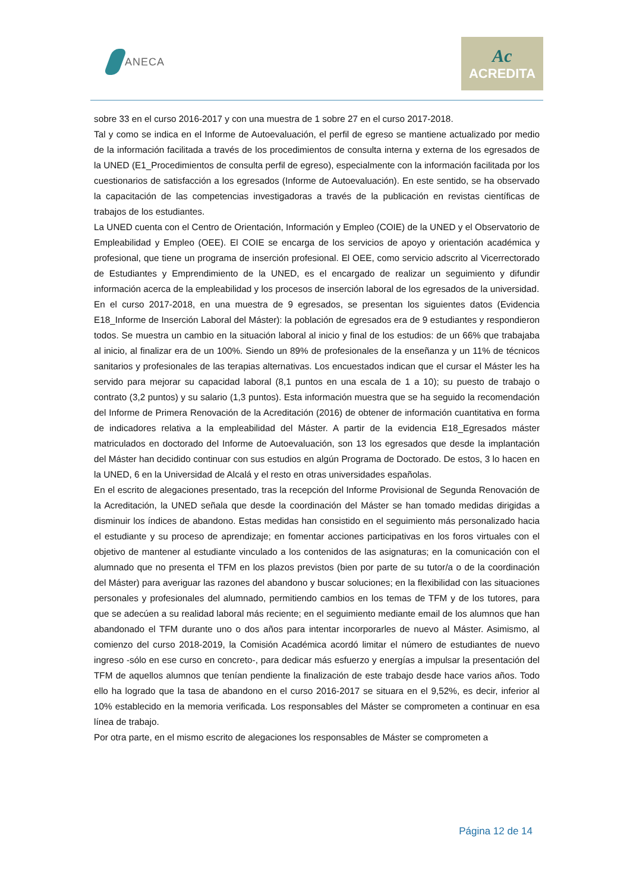ANECA
Ac
ACREDITA
sobre 33 en el curso 2016-2017 y con una muestra de 1 sobre 27 en el curso 2017-2018.
Tal y como se indica en el Informe de Autoevaluación, el perfil de egreso se mantiene actualizado por medio de la información facilitada a través de los procedimientos de consulta interna y externa de los egresados de la UNED (E1_Procedimientos de consulta perfil de egreso), especialmente con la información facilitada por los cuestionarios de satisfacción a los egresados (Informe de Autoevaluación). En este sentido, se ha observado la capacitación de las competencias investigadoras a través de la publicación en revistas científicas de trabajos de los estudiantes.
La UNED cuenta con el Centro de Orientación, Información y Empleo (COIE) de la UNED y el Observatorio de Empleabilidad y Empleo (OEE). El COIE se encarga de los servicios de apoyo y orientación académica y profesional, que tiene un programa de inserción profesional. El OEE, como servicio adscrito al Vicerrectorado de Estudiantes y Emprendimiento de la UNED, es el encargado de realizar un seguimiento y difundir información acerca de la empleabilidad y los procesos de inserción laboral de los egresados de la universidad.
En el curso 2017-2018, en una muestra de 9 egresados, se presentan los siguientes datos (Evidencia E18_Informe de Inserción Laboral del Máster): la población de egresados era de 9 estudiantes y respondieron todos. Se muestra un cambio en la situación laboral al inicio y final de los estudios: de un 66% que trabajaba al inicio, al finalizar era de un 100%. Siendo un 89% de profesionales de la enseñanza y un 11% de técnicos sanitarios y profesionales de las terapias alternativas. Los encuestados indican que el cursar el Máster les ha servido para mejorar su capacidad laboral (8,1 puntos en una escala de 1 a 10); su puesto de trabajo o contrato (3,2 puntos) y su salario (1,3 puntos). Esta información muestra que se ha seguido la recomendación del Informe de Primera Renovación de la Acreditación (2016) de obtener de información cuantitativa en forma de indicadores relativa a la empleabilidad del Máster. A partir de la evidencia E18_Egresados máster matriculados en doctorado del Informe de Autoevaluación, son 13 los egresados que desde la implantación del Máster han decidido continuar con sus estudios en algún Programa de Doctorado. De estos, 3 lo hacen en la UNED, 6 en la Universidad de Alcalá y el resto en otras universidades españolas.
En el escrito de alegaciones presentado, tras la recepción del Informe Provisional de Segunda Renovación de la Acreditación, la UNED señala que desde la coordinación del Máster se han tomado medidas dirigidas a disminuir los índices de abandono. Estas medidas han consistido en el seguimiento más personalizado hacia el estudiante y su proceso de aprendizaje; en fomentar acciones participativas en los foros virtuales con el objetivo de mantener al estudiante vinculado a los contenidos de las asignaturas; en la comunicación con el alumnado que no presenta el TFM en los plazos previstos (bien por parte de su tutor/a o de la coordinación del Máster) para averiguar las razones del abandono y buscar soluciones; en la flexibilidad con las situaciones personales y profesionales del alumnado, permitiendo cambios en los temas de TFM y de los tutores, para que se adecúen a su realidad laboral más reciente; en el seguimiento mediante email de los alumnos que han abandonado el TFM durante uno o dos años para intentar incorporarles de nuevo al Máster. Asimismo, al comienzo del curso 2018-2019, la Comisión Académica acordó limitar el número de estudiantes de nuevo ingreso -sólo en ese curso en concreto-, para dedicar más esfuerzo y energías a impulsar la presentación del TFM de aquellos alumnos que tenían pendiente la finalización de este trabajo desde hace varios años. Todo ello ha logrado que la tasa de abandono en el curso 2016-2017 se situara en el 9,52%, es decir, inferior al 10% establecido en la memoria verificada. Los responsables del Máster se comprometen a continuar en esa línea de trabajo.
Por otra parte, en el mismo escrito de alegaciones los responsables de Máster se comprometen a
Página 12 de 14